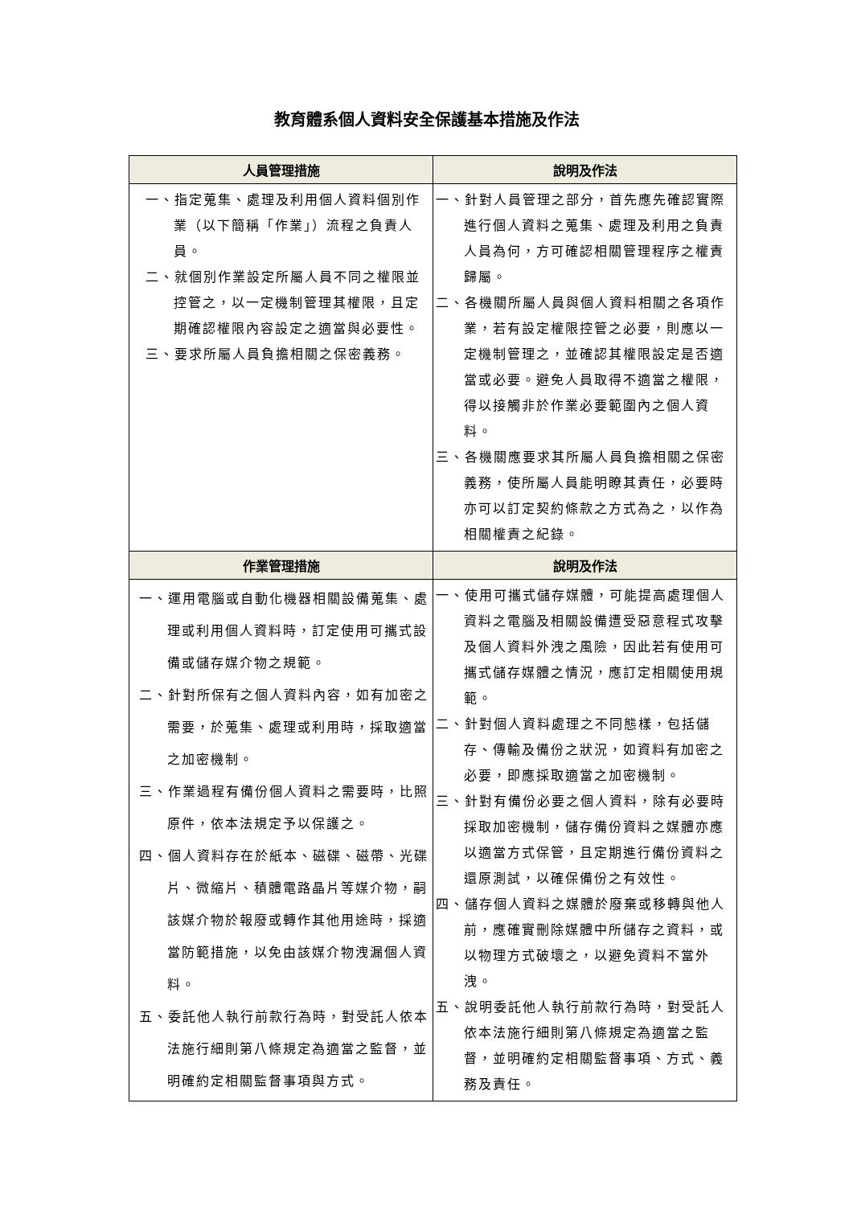教育體系個人資料安全保護基本措施及作法
| 人員管理措施 | 說明及作法 |
| --- | --- |
| 一、指定蒐集、處理及利用個人資料個別作業（以下簡稱「作業」）流程之負責人員。 二、就個別作業設定所屬人員不同之權限並控管之，以一定機制管理其權限，且定期確認權限內容設定之適當與必要性。 三、要求所屬人員負擔相關之保密義務。 | 一、針對人員管理之部分，首先應先確認實際進行個人資料之蒐集、處理及利用之負責人員為何，方可確認相關管理程序之權責歸屬。 二、各機關所屬人員與個人資料相關之各項作業，若有設定權限控管之必要，則應以一定機制管理之，並確認其權限設定是否適當或必要。避免人員取得不適當之權限，得以接觸非於作業必要範圍內之個人資料。 三、各機關應要求其所屬人員負擔相關之保密義務，使所屬人員能明瞭其責任，必要時亦可以訂定契約條款之方式為之，以作為相關權責之紀錄。 |
| 作業管理措施 | 說明及作法 |
| 一、運用電腦或自動化機器相關設備蒐集、處理或利用個人資料時，訂定使用可攜式設備或儲存媒介物之規範。 二、針對所保有之個人資料內容，如有加密之需要，於蒐集、處理或利用時，採取適當之加密機制。 三、作業過程有備份個人資料之需要時，比照原件，依本法規定予以保護之。 四、個人資料存在於紙本、磁碟、磁帶、光碟片、微縮片、積體電路晶片等媒介物，嗣該媒介物於報廢或轉作其他用途時，採適當防範措施，以免由該媒介物洩漏個人資料。 五、委託他人執行前款行為時，對受託人依本法施行細則第八條規定為適當之監督，並明確約定相關監督事項與方式。 | 一、使用可攜式儲存媒體，可能提高處理個人資料之電腦及相關設備遭受惡意程式攻擊及個人資料外洩之風險，因此若有使用可攜式儲存媒體之情況，應訂定相關使用規範。 二、針對個人資料處理之不同態樣，包括儲存、傳輸及備份之狀況，如資料有加密之必要，即應採取適當之加密機制。 三、針對有備份必要之個人資料，除有必要時採取加密機制，儲存備份資料之媒體亦應以適當方式保管，且定期進行備份資料之還原測試，以確保備份之有效性。 四、儲存個人資料之媒體於廢棄或移轉與他人前，應確實刪除媒體中所儲存之資料，或以物理方式破壞之，以避免資料不當外洩。 五、說明委託他人執行前款行為時，對受託人依本法施行細則第八條規定為適當之監督，並明確約定相關監督事項、方式、義務及責任。 |